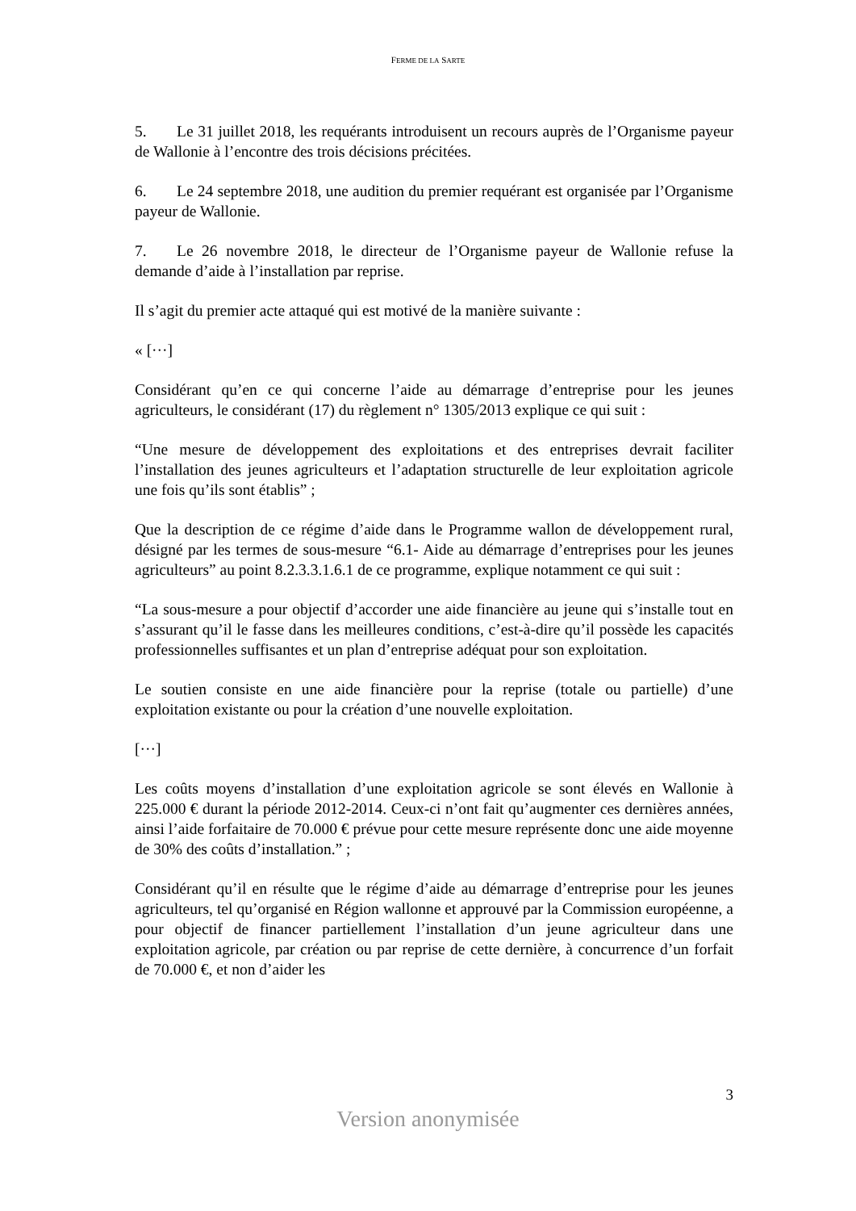FERME DE LA SARTE
5. Le 31 juillet 2018, les requérants introduisent un recours auprès de l’Organisme payeur de Wallonie à l’encontre des trois décisions précitées.
6. Le 24 septembre 2018, une audition du premier requérant est organisée par l’Organisme payeur de Wallonie.
7. Le 26 novembre 2018, le directeur de l’Organisme payeur de Wallonie refuse la demande d’aide à l’installation par reprise.
Il s’agit du premier acte attaqué qui est motivé de la manière suivante :
« [···]
Considérant qu’en ce qui concerne l’aide au démarrage d’entreprise pour les jeunes agriculteurs, le considérant (17) du règlement n° 1305/2013 explique ce qui suit :
“Une mesure de développement des exploitations et des entreprises devrait faciliter l’installation des jeunes agriculteurs et l’adaptation structurelle de leur exploitation agricole une fois qu’ils sont établis” ;
Que la description de ce régime d’aide dans le Programme wallon de développement rural, désigné par les termes de sous-mesure “6.1- Aide au démarrage d’entreprises pour les jeunes agriculteurs” au point 8.2.3.3.1.6.1 de ce programme, explique notamment ce qui suit :
“La sous-mesure a pour objectif d’accorder une aide financière au jeune qui s’installe tout en s’assurant qu’il le fasse dans les meilleures conditions, c’est-à-dire qu’il possède les capacités professionnelles suffisantes et un plan d’entreprise adéquat pour son exploitation.
Le soutien consiste en une aide financière pour la reprise (totale ou partielle) d’une exploitation existante ou pour la création d’une nouvelle exploitation.
[···]
Les coûts moyens d’installation d’une exploitation agricole se sont élevés en Wallonie à 225.000 € durant la période 2012-2014. Ceux-ci n’ont fait qu’augmenter ces dernières années, ainsi l’aide forfaitaire de 70.000 € prévue pour cette mesure représente donc une aide moyenne de 30% des coûts d’installation.” ;
Considérant qu’il en résulte que le régime d’aide au démarrage d’entreprise pour les jeunes agriculteurs, tel qu’organisé en Région wallonne et approuvé par la Commission européenne, a pour objectif de financer partiellement l’installation d’un jeune agriculteur dans une exploitation agricole, par création ou par reprise de cette dernière, à concurrence d’un forfait de 70.000 €, et non d’aider les
3
Version anonymisée